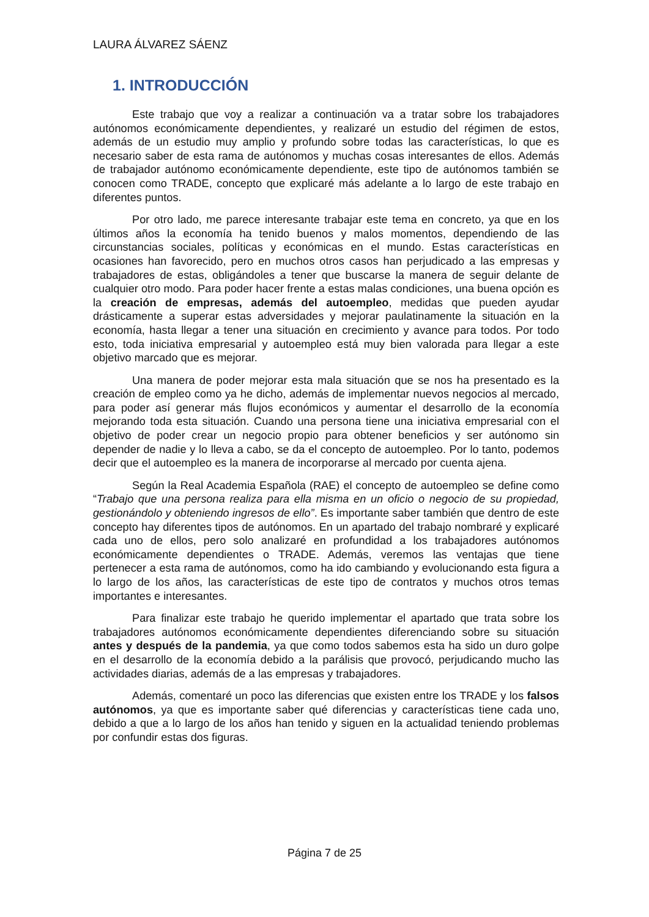LAURA ÁLVAREZ SÁENZ
1. INTRODUCCIÓN
Este trabajo que voy a realizar a continuación va a tratar sobre los trabajadores autónomos económicamente dependientes, y realizaré un estudio del régimen de estos, además de un estudio muy amplio y profundo sobre todas las características, lo que es necesario saber de esta rama de autónomos y muchas cosas interesantes de ellos. Además de trabajador autónomo económicamente dependiente, este tipo de autónomos también se conocen como TRADE, concepto que explicaré más adelante a lo largo de este trabajo en diferentes puntos.
Por otro lado, me parece interesante trabajar este tema en concreto, ya que en los últimos años la economía ha tenido buenos y malos momentos, dependiendo de las circunstancias sociales, políticas y económicas en el mundo. Estas características en ocasiones han favorecido, pero en muchos otros casos han perjudicado a las empresas y trabajadores de estas, obligándoles a tener que buscarse la manera de seguir delante de cualquier otro modo. Para poder hacer frente a estas malas condiciones, una buena opción es la creación de empresas, además del autoempleo, medidas que pueden ayudar drásticamente a superar estas adversidades y mejorar paulatinamente la situación en la economía, hasta llegar a tener una situación en crecimiento y avance para todos. Por todo esto, toda iniciativa empresarial y autoempleo está muy bien valorada para llegar a este objetivo marcado que es mejorar.
Una manera de poder mejorar esta mala situación que se nos ha presentado es la creación de empleo como ya he dicho, además de implementar nuevos negocios al mercado, para poder así generar más flujos económicos y aumentar el desarrollo de la economía mejorando toda esta situación. Cuando una persona tiene una iniciativa empresarial con el objetivo de poder crear un negocio propio para obtener beneficios y ser autónomo sin depender de nadie y lo lleva a cabo, se da el concepto de autoempleo. Por lo tanto, podemos decir que el autoempleo es la manera de incorporarse al mercado por cuenta ajena.
Según la Real Academia Española (RAE) el concepto de autoempleo se define como “Trabajo que una persona realiza para ella misma en un oficio o negocio de su propiedad, gestionándolo y obteniendo ingresos de ello”. Es importante saber también que dentro de este concepto hay diferentes tipos de autónomos. En un apartado del trabajo nombraré y explicaré cada uno de ellos, pero solo analizaré en profundidad a los trabajadores autónomos económicamente dependientes o TRADE. Además, veremos las ventajas que tiene pertenecer a esta rama de autónomos, como ha ido cambiando y evolucionando esta figura a lo largo de los años, las características de este tipo de contratos y muchos otros temas importantes e interesantes.
Para finalizar este trabajo he querido implementar el apartado que trata sobre los trabajadores autónomos económicamente dependientes diferenciando sobre su situación antes y después de la pandemia, ya que como todos sabemos esta ha sido un duro golpe en el desarrollo de la economía debido a la parálisis que provocó, perjudicando mucho las actividades diarias, además de a las empresas y trabajadores.
Además, comentaré un poco las diferencias que existen entre los TRADE y los falsos autónomos, ya que es importante saber qué diferencias y características tiene cada uno, debido a que a lo largo de los años han tenido y siguen en la actualidad teniendo problemas por confundir estas dos figuras.
Página 7 de 25